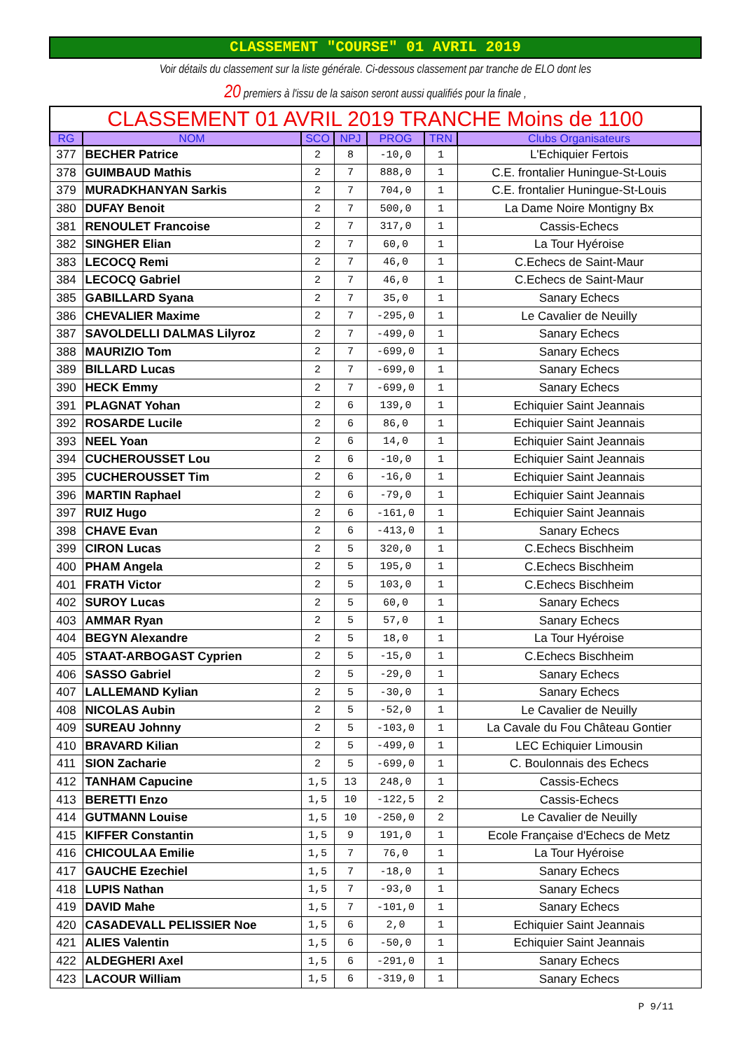CLASSEMENT "COURSE" 01 AVRIL 2019
Voir détails du classement sur la liste générale. Ci-dessous classement par tranche de ELO dont les
20 premiers à l'issu de la saison seront aussi qualifiés pour la finale ,
| CLASSEMENT 01 AVRIL 2019 TRANCHE Moins de 1100 | | | | | | |
| RG | NOM | SCO | NPJ | PROG | TRN | Clubs Organisateurs |
| 377 | BECHER Patrice | 2 | 8 | -10,0 | 1 | L'Echiquier Fertois |
| 378 | GUIMBAUD Mathis | 2 | 7 | 888,0 | 1 | C.E. frontalier Huningue-St-Louis |
| 379 | MURADKHANYAN Sarkis | 2 | 7 | 704,0 | 1 | C.E. frontalier Huningue-St-Louis |
| 380 | DUFAY Benoit | 2 | 7 | 500,0 | 1 | La Dame Noire Montigny Bx |
| 381 | RENOULET Francoise | 2 | 7 | 317,0 | 1 | Cassis-Echecs |
| 382 | SINGHER Elian | 2 | 7 | 60,0 | 1 | La Tour Hyéroise |
| 383 | LECOCQ Remi | 2 | 7 | 46,0 | 1 | C.Echecs de Saint-Maur |
| 384 | LECOCQ Gabriel | 2 | 7 | 46,0 | 1 | C.Echecs de Saint-Maur |
| 385 | GABILLARD Syana | 2 | 7 | 35,0 | 1 | Sanary Echecs |
| 386 | CHEVALIER Maxime | 2 | 7 | -295,0 | 1 | Le Cavalier de Neuilly |
| 387 | SAVOLDELLI DALMAS Lilyroz | 2 | 7 | -499,0 | 1 | Sanary Echecs |
| 388 | MAURIZIO Tom | 2 | 7 | -699,0 | 1 | Sanary Echecs |
| 389 | BILLARD Lucas | 2 | 7 | -699,0 | 1 | Sanary Echecs |
| 390 | HECK Emmy | 2 | 7 | -699,0 | 1 | Sanary Echecs |
| 391 | PLAGNAT Yohan | 2 | 6 | 139,0 | 1 | Echiquier Saint Jeannais |
| 392 | ROSARDE Lucile | 2 | 6 | 86,0 | 1 | Echiquier Saint Jeannais |
| 393 | NEEL Yoan | 2 | 6 | 14,0 | 1 | Echiquier Saint Jeannais |
| 394 | CUCHEROUSSET Lou | 2 | 6 | -10,0 | 1 | Echiquier Saint Jeannais |
| 395 | CUCHEROUSSET Tim | 2 | 6 | -16,0 | 1 | Echiquier Saint Jeannais |
| 396 | MARTIN Raphael | 2 | 6 | -79,0 | 1 | Echiquier Saint Jeannais |
| 397 | RUIZ Hugo | 2 | 6 | -161,0 | 1 | Echiquier Saint Jeannais |
| 398 | CHAVE Evan | 2 | 6 | -413,0 | 1 | Sanary Echecs |
| 399 | CIRON Lucas | 2 | 5 | 320,0 | 1 | C.Echecs Bischheim |
| 400 | PHAM Angela | 2 | 5 | 195,0 | 1 | C.Echecs Bischheim |
| 401 | FRATH Victor | 2 | 5 | 103,0 | 1 | C.Echecs Bischheim |
| 402 | SUROY Lucas | 2 | 5 | 60,0 | 1 | Sanary Echecs |
| 403 | AMMAR Ryan | 2 | 5 | 57,0 | 1 | Sanary Echecs |
| 404 | BEGYN Alexandre | 2 | 5 | 18,0 | 1 | La Tour Hyéroise |
| 405 | STAAT-ARBOGAST Cyprien | 2 | 5 | -15,0 | 1 | C.Echecs Bischheim |
| 406 | SASSO Gabriel | 2 | 5 | -29,0 | 1 | Sanary Echecs |
| 407 | LALLEMAND Kylian | 2 | 5 | -30,0 | 1 | Sanary Echecs |
| 408 | NICOLAS Aubin | 2 | 5 | -52,0 | 1 | Le Cavalier de Neuilly |
| 409 | SUREAU Johnny | 2 | 5 | -103,0 | 1 | La Cavale du Fou Château Gontier |
| 410 | BRAVARD Kilian | 2 | 5 | -499,0 | 1 | LEC Echiquier Limousin |
| 411 | SION Zacharie | 2 | 5 | -699,0 | 1 | C. Boulonnais des Echecs |
| 412 | TANHAM Capucine | 1,5 | 13 | 248,0 | 1 | Cassis-Echecs |
| 413 | BERETTI Enzo | 1,5 | 10 | -122,5 | 2 | Cassis-Echecs |
| 414 | GUTMANN Louise | 1,5 | 10 | -250,0 | 2 | Le Cavalier de Neuilly |
| 415 | KIFFER Constantin | 1,5 | 9 | 191,0 | 1 | Ecole Française d'Echecs de Metz |
| 416 | CHICOULAA Emilie | 1,5 | 7 | 76,0 | 1 | La Tour Hyéroise |
| 417 | GAUCHE Ezechiel | 1,5 | 7 | -18,0 | 1 | Sanary Echecs |
| 418 | LUPIS Nathan | 1,5 | 7 | -93,0 | 1 | Sanary Echecs |
| 419 | DAVID Mahe | 1,5 | 7 | -101,0 | 1 | Sanary Echecs |
| 420 | CASADEVALL PELISSIER Noe | 1,5 | 6 | 2,0 | 1 | Echiquier Saint Jeannais |
| 421 | ALIES Valentin | 1,5 | 6 | -50,0 | 1 | Echiquier Saint Jeannais |
| 422 | ALDEGHERI Axel | 1,5 | 6 | -291,0 | 1 | Sanary Echecs |
| 423 | LACOUR William | 1,5 | 6 | -319,0 | 1 | Sanary Echecs |
P 9/11